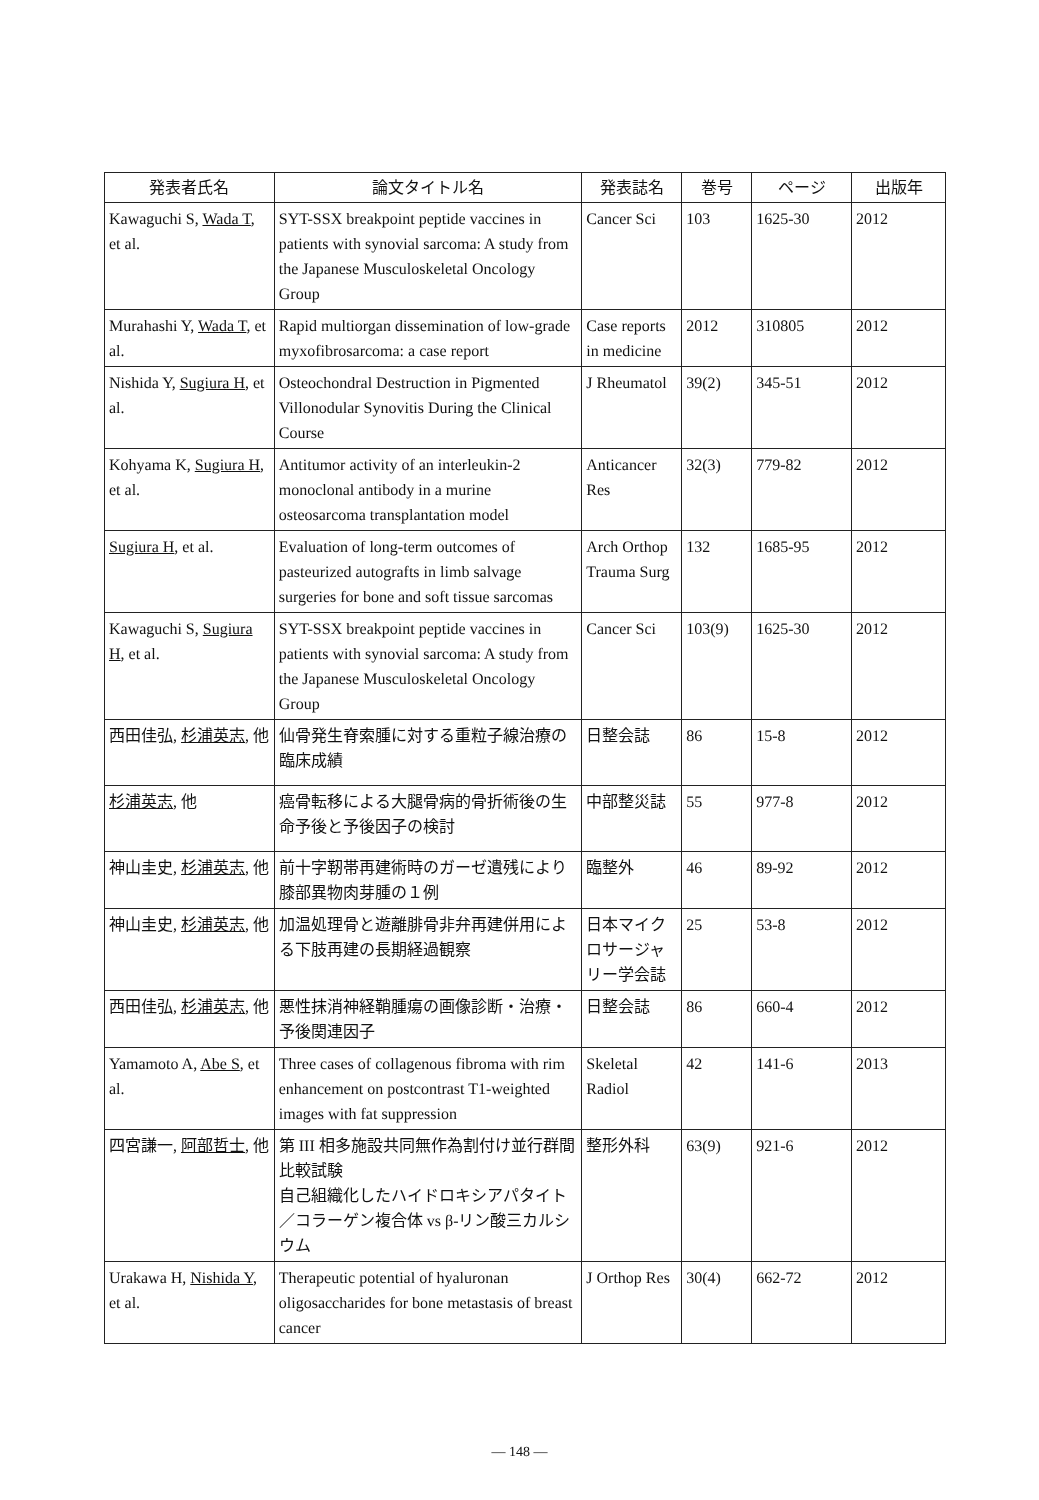| 発表者氏名 | 論文タイトル名 | 発表誌名 | 巻号 | ページ | 出版年 |
| --- | --- | --- | --- | --- | --- |
| Kawaguchi S, Wada T , et al. | SYT-SSX breakpoint peptide vaccines in patients with synovial sarcoma: A study from the Japanese Musculoskeletal Oncology Group | Cancer Sci | 103 | 1625-30 | 2012 |
| Murahashi Y, Wada T , et al. | Rapid multiorgan dissemination of low-grade myxofibrosarcoma: a case report | Case reports in medicine | 2012 | 310805 | 2012 |
| Nishida Y, Sugiura H , et al. | Osteochondral Destruction in Pigmented Villonodular Synovitis During the Clinical Course | J Rheumatol | 39(2) | 345-51 | 2012 |
| Kohyama K, Sugiura H , et al. | Antitumor activity of an interleukin-2 monoclonal antibody in a murine osteosarcoma transplantation model | Anticancer Res | 32(3) | 779-82 | 2012 |
| Sugiura H , et al. | Evaluation of long-term outcomes of pasteurized autografts in limb salvage surgeries for bone and soft tissue sarcomas | Arch Orthop Trauma Surg | 132 | 1685-95 | 2012 |
| Kawaguchi S, Sugiura H , et al. | SYT-SSX breakpoint peptide vaccines in patients with synovial sarcoma: A study from the Japanese Musculoskeletal Oncology Group | Cancer Sci | 103(9) | 1625-30 | 2012 |
| 西田佳弘, 杉浦英志 , 他 | 仙骨発生脊索腫に対する重粒子線治療の臨床成績 | 日整会誌 | 86 | 15-8 | 2012 |
| 杉浦英志 , 他 | 癌骨転移による大腿骨病的骨折術後の生命予後と予後因子の検討 | 中部整災誌 | 55 | 977-8 | 2012 |
| 神山圭史, 杉浦英志 , 他 | 前十字靭帯再建術時のガーゼ遺残により膝部異物肉芽腫の１例 | 臨整外 | 46 | 89-92 | 2012 |
| 神山圭史, 杉浦英志 , 他 | 加温処理骨と遊離腓骨非弁再建併用による下肢再建の長期経過観察 | 日本マイクロサージャリー学会誌 | 25 | 53-8 | 2012 |
| 西田佳弘, 杉浦英志 , 他 | 悪性抹消神経鞘腫瘍の画像診断・治療・予後関連因子 | 日整会誌 | 86 | 660-4 | 2012 |
| Yamamoto A, Abe S , et al. | Three cases of collagenous fibroma with rim enhancement on postcontrast T1-weighted images with fat suppression | Skeletal Radiol | 42 | 141-6 | 2013 |
| 四宮謙一, 阿部哲士 , 他 | 第 III 相多施設共同無作為割付け並行群間比較試験 自己組織化したハイドロキシアパタイト／コラーゲン複合体 vs β-リン酸三カルシウム | 整形外科 | 63(9) | 921-6 | 2012 |
| Urakawa H, Nishida Y , et al. | Therapeutic potential of hyaluronan oligosaccharides for bone metastasis of breast cancer | J Orthop Res | 30(4) | 662-72 | 2012 |
— 148 —